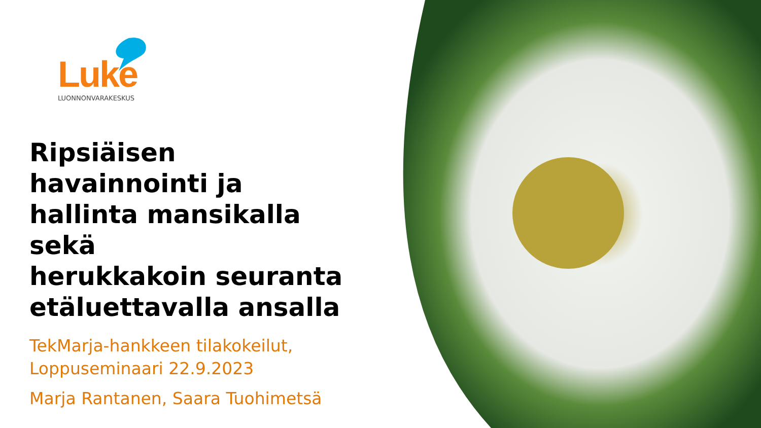Luke
LUONNONVARAKESKUS
Ripsiäisen havainnointi ja hallinta mansikalla sekä
herukkakoin seuranta etäluettavalla ansalla
TekMarja-hankkeen tilakokeilut, Loppuseminaari 22.9.2023
Marja Rantanen, Saara Tuohimetsä